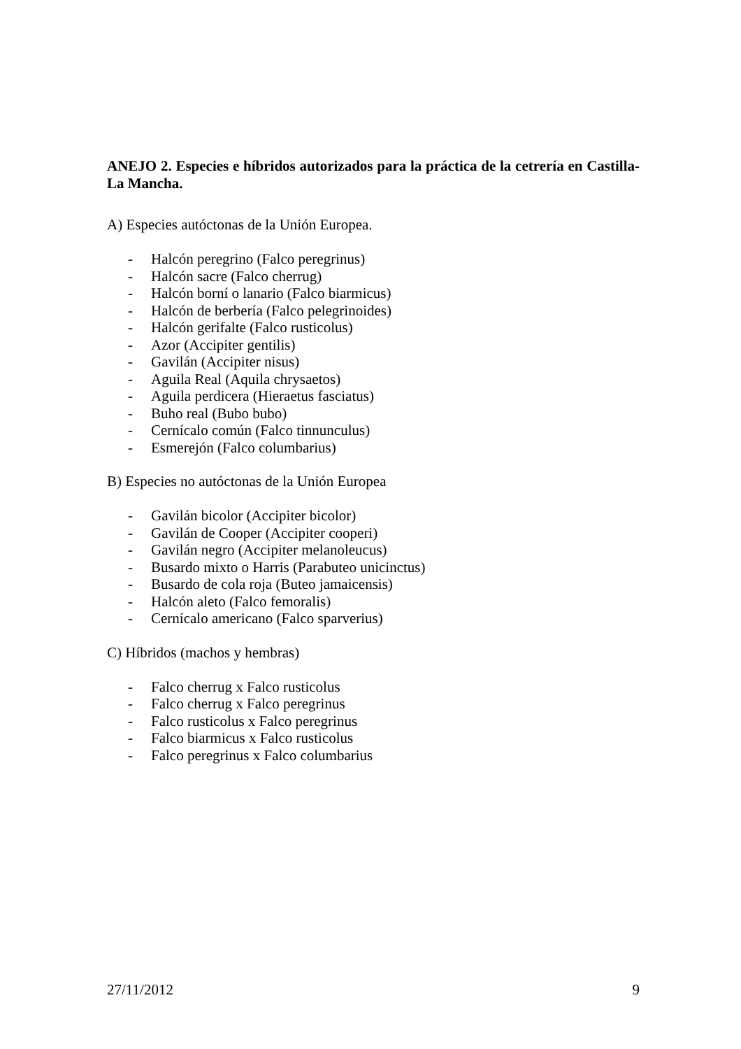ANEJO 2. Especies e híbridos autorizados para la práctica de la cetrería en Castilla-La Mancha.
A) Especies autóctonas de la Unión Europea.
- Halcón peregrino (Falco peregrinus)
- Halcón sacre (Falco cherrug)
- Halcón borní o lanario (Falco biarmicus)
- Halcón de berbería (Falco pelegrinoides)
- Halcón gerifalte (Falco rusticolus)
- Azor (Accipiter gentilis)
- Gavilán (Accipiter nisus)
- Aguila Real (Aquila chrysaetos)
- Aguila perdicera (Hieraetus fasciatus)
- Buho real (Bubo bubo)
- Cernícalo común (Falco tinnunculus)
- Esmerejón (Falco columbarius)
B) Especies no autóctonas de la Unión Europea
- Gavilán bicolor (Accipiter bicolor)
- Gavilán de Cooper (Accipiter cooperi)
- Gavilán negro (Accipiter melanoleucus)
- Busardo mixto o Harris (Parabuteo unicinctus)
- Busardo de cola roja (Buteo jamaicensis)
- Halcón aleto (Falco femoralis)
- Cernícalo americano (Falco sparverius)
C) Híbridos (machos y hembras)
- Falco cherrug x Falco rusticolus
- Falco cherrug x Falco peregrinus
- Falco rusticolus x Falco peregrinus
- Falco biarmicus x Falco rusticolus
- Falco peregrinus x Falco columbarius
27/11/2012 9